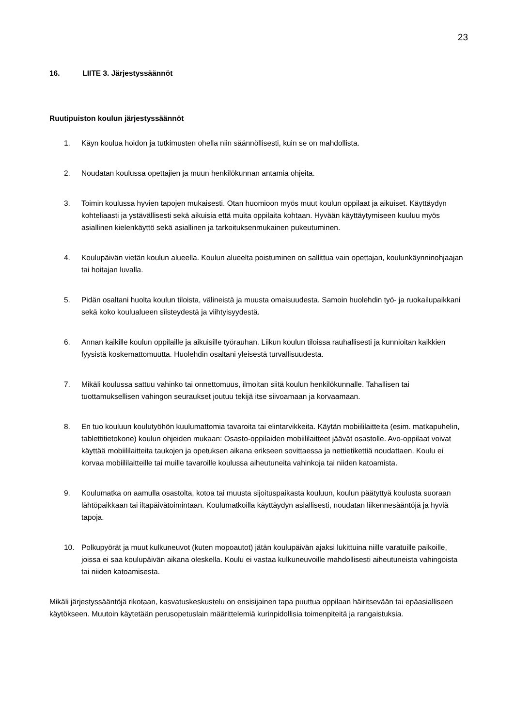23
16. LIITE 3. Järjestyssäännöt
Ruutipuiston koulun järjestyssäännöt
1. Käyn koulua hoidon ja tutkimusten ohella niin säännöllisesti, kuin se on mahdollista.
2. Noudatan koulussa opettajien ja muun henkilökunnan antamia ohjeita.
3. Toimin koulussa hyvien tapojen mukaisesti. Otan huomioon myös muut koulun oppilaat ja aikuiset. Käyttäydyn kohteliaasti ja ystävällisesti sekä aikuisia että muita oppilaita kohtaan. Hyvään käyttäytymiseen kuuluu myös asiallinen kielenkäyttö sekä asiallinen ja tarkoituksenmukainen pukeutuminen.
4. Koulupäivän vietän koulun alueella. Koulun alueelta poistuminen on sallittua vain opettajan, koulunkäynninohjaajan tai hoitajan luvalla.
5. Pidän osaltani huolta koulun tiloista, välineistä ja muusta omaisuudesta. Samoin huolehdin työ- ja ruokailupaikkani sekä koko koulualueen siisteydestä ja viihtyisyydestä.
6. Annan kaikille koulun oppilaille ja aikuisille työrauhan. Liikun koulun tiloissa rauhallisesti ja kunnioitan kaikkien fyysistä koskemattomuutta. Huolehdin osaltani yleisestä turvallisuudesta.
7. Mikäli koulussa sattuu vahinko tai onnettomuus, ilmoitan siitä koulun henkilökunnalle. Tahallisen tai tuottamuksellisen vahingon seuraukset joutuu tekijä itse siivoamaan ja korvaamaan.
8. En tuo kouluun koulutyöhön kuulumattomia tavaroita tai elintarvikkeita. Käytän mobiililaitteita (esim. matkapuhelin, tablettitietokone) koulun ohjeiden mukaan: Osasto-oppilaiden mobiililaitteet jäävät osastolle. Avo-oppilaat voivat käyttää mobiililaitteita taukojen ja opetuksen aikana erikseen sovittaessa ja nettietikettiä noudattaen. Koulu ei korvaa mobiililaitteille tai muille tavaroille koulussa aiheutuneita vahinkoja tai niiden katoamista.
9. Koulumatka on aamulla osastolta, kotoa tai muusta sijoituspaikasta kouluun, koulun päätyttyä koulusta suoraan lähtöpaikkaan tai iltapäivätoimintaan. Koulumatkoilla käyttäydyn asiallisesti, noudatan liikennesääntöjä ja hyviä tapoja.
10. Polkupyörät ja muut kulkuneuvot (kuten mopoautot) jätän koulupäivän ajaksi lukittuina niille varatuille paikoille, joissa ei saa koulupäivän aikana oleskella. Koulu ei vastaa kulkuneuvoille mahdollisesti aiheutuneista vahingoista tai niiden katoamisesta.
Mikäli järjestyssääntöjä rikotaan, kasvatuskeskustelu on ensisijainen tapa puuttua oppilaan häiritsevään tai epäasialliseen käytökseen. Muutoin käytetään perusopetuslain määrittelemiä kurinpidollisia toimenpiteitä ja rangaistuksia.